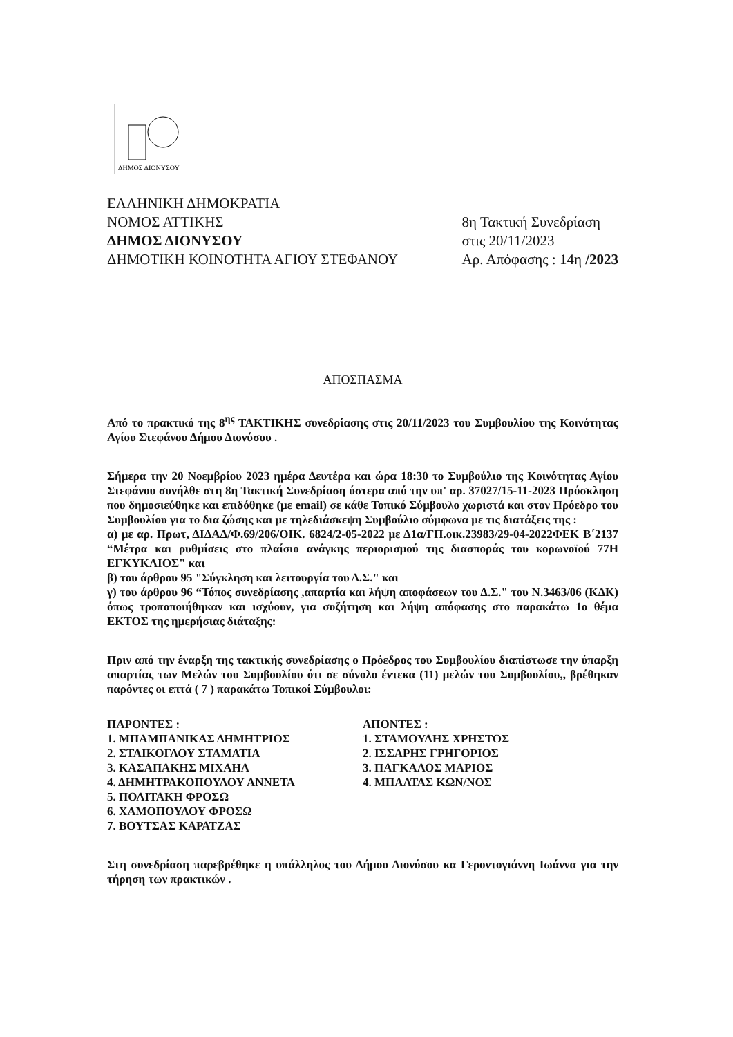ΔΗΜΟΣ ΔΙΟΝΥΣΟΥ
ΕΛΛΗΝΙΚΗ ΔΗΜΟΚΡΑΤΙΑ
ΝΟΜΟΣ ΑΤΤΙΚΗΣ
ΔΗΜΟΣ ΔΙΟΝΥΣΟΥ
ΔΗΜΟΤΙΚΗ ΚΟΙΝΟΤΗΤΑ ΑΓΙΟΥ ΣΤΕΦΑΝΟΥ
8η Τακτική Συνεδρίαση
στις 20/11/2023
Αρ. Απόφασης : 14η /2023
ΑΠΟΣΠΑΣΜΑ
Από το πρακτικό της 8<sup>ης</sup> ΤΑΚΤΙΚΗΣ συνεδρίασης στις 20/11/2023 του Συμβουλίου της Κοινότητας Αγίου Στεφάνου Δήμου Διονύσου .
Σήμερα την 20 Νοεμβρίου 2023 ημέρα Δευτέρα και ώρα 18:30 το Συμβούλιο της Κοινότητας Αγίου Στεφάνου συνήλθε στη 8η Τακτική Συνεδρίαση ύστερα από την υπ' αρ. 37027/15-11-2023 Πρόσκληση που δημοσιεύθηκε και επιδόθηκε (με email) σε κάθε Τοπικό Σύμβουλο χωριστά και στον Πρόεδρο του Συμβουλίου για το δια ζώσης και με τηλεδιάσκεψη Συμβούλιο σύμφωνα με τις διατάξεις της :
α) με αρ. Πρωτ, ΔΙΔΑΔ/Φ.69/206/ΟΙΚ. 6824/2-05-2022 με Δ1α/ΓΠ.οικ.23983/29-04-2022ΦΕΚ Β΄2137 “Μέτρα και ρυθμίσεις στο πλαίσιο ανάγκης περιορισμού της διασποράς του κορωνοϊού 77Η ΕΓΚΥΚΛΙΟΣ" και
β) του άρθρου 95 "Σύγκληση και λειτουργία του Δ.Σ." και
γ) του άρθρου 96 “Τόπος συνεδρίασης ,απαρτία και λήψη αποφάσεων του Δ.Σ." του Ν.3463/06 (ΚΔΚ) όπως τροποποιήθηκαν και ισχύουν, για συζήτηση και λήψη απόφασης στο παρακάτω 1ο θέμα ΕΚΤΟΣ της ημερήσιας διάταξης:
Πριν από την έναρξη της τακτικής συνεδρίασης ο Πρόεδρος του Συμβουλίου διαπίστωσε την ύπαρξη απαρτίας των Μελών του Συμβουλίου ότι σε σύνολο έντεκα (11) μελών του Συμβουλίου,, βρέθηκαν παρόντες οι επτά ( 7 ) παρακάτω Τοπικοί Σύμβουλοι:
ΠΑΡΟΝΤΕΣ :
1. ΜΠΑΜΠΑΝΙΚΑΣ ΔΗΜΗΤΡΙΟΣ
2. ΣΤΑΙΚΟΓΛΟΥ ΣΤΑΜΑΤΙΑ
3. ΚΑΣΑΠΑΚΗΣ ΜΙΧΑΗΛ
4. ΔΗΜΗΤΡΑΚΟΠΟΥΛΟΥ ΑΝΝΕΤΑ
5. ΠΟΛΙΤΑΚΗ ΦΡΟΣΩ
6. ΧΑΜΟΠΟΥΛΟΥ ΦΡΟΣΩ
7. ΒΟΥΤΣΑΣ ΚΑΡΑΤΖΑΣ
ΑΠΟΝΤΕΣ :
1. ΣΤΑΜΟΥΛΗΣ ΧΡΗΣΤΟΣ
2. ΙΣΣΑΡΗΣ ΓΡΗΓΟΡΙΟΣ
3. ΠΑΓΚΑΛΟΣ ΜΑΡΙΟΣ
4. ΜΠΑΛΤΑΣ ΚΩΝ/ΝΟΣ
Στη συνεδρίαση παρεβρέθηκε η υπάλληλος του Δήμου Διονύσου κα Γεροντογιάννη Ιωάννα για την τήρηση των πρακτικών .